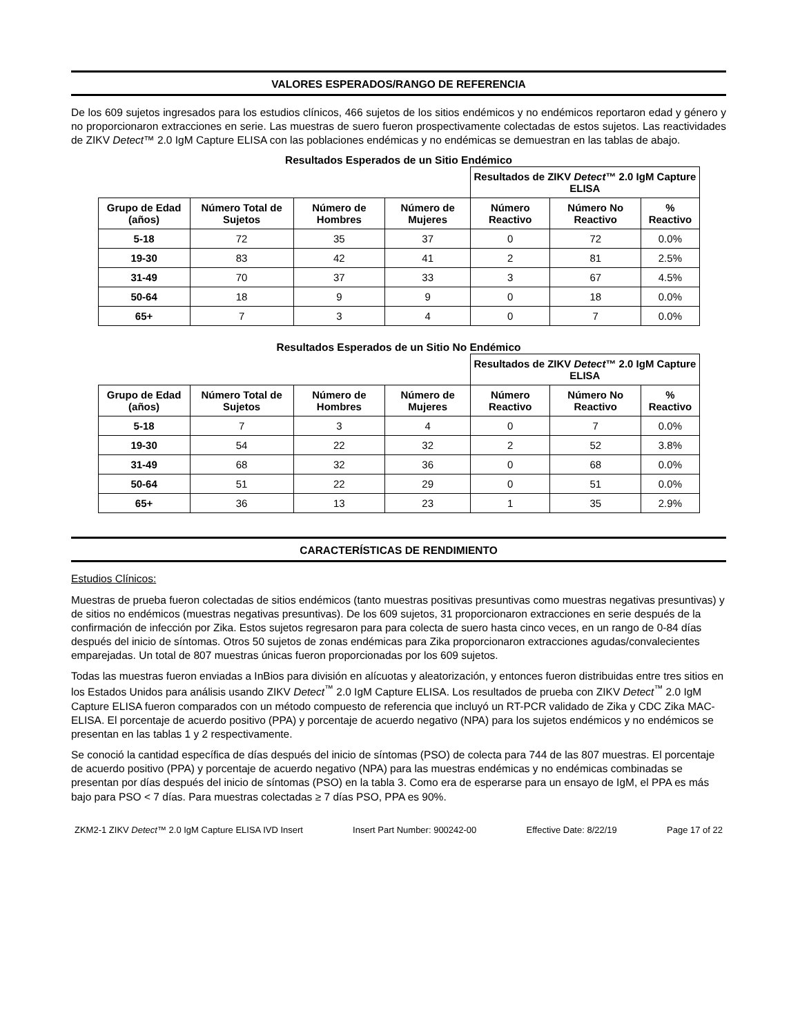VALORES ESPERADOS/RANGO DE REFERENCIA
De los 609 sujetos ingresados para los estudios clínicos, 466 sujetos de los sitios endémicos y no endémicos reportaron edad y género y no proporcionaron extracciones en serie. Las muestras de suero fueron prospectivamente colectadas de estos sujetos. Las reactividades de ZIKV Detect™ 2.0 IgM Capture ELISA con las poblaciones endémicas y no endémicas se demuestran en las tablas de abajo.
Resultados Esperados de un Sitio Endémico
| | | | | Resultados de ZIKV Detect ™ 2.0 IgM Capture ELISA | | |
| --- | --- | --- | --- | --- | --- | --- |
| Grupo de Edad (años) | Número Total de Sujetos | Número de Hombres | Número de Mujeres | Número Reactivo | Número No Reactivo | % Reactivo |
| 5-18 | 72 | 35 | 37 | 0 | 72 | 0.0% |
| 19-30 | 83 | 42 | 41 | 2 | 81 | 2.5% |
| 31-49 | 70 | 37 | 33 | 3 | 67 | 4.5% |
| 50-64 | 18 | 9 | 9 | 0 | 18 | 0.0% |
| 65+ | 7 | 3 | 4 | 0 | 7 | 0.0% |
Resultados Esperados de un Sitio No Endémico
| | | | | Resultados de ZIKV Detect ™ 2.0 IgM Capture ELISA | | |
| --- | --- | --- | --- | --- | --- | --- |
| Grupo de Edad (años) | Número Total de Sujetos | Número de Hombres | Número de Mujeres | Número Reactivo | Número No Reactivo | % Reactivo |
| 5-18 | 7 | 3 | 4 | 0 | 7 | 0.0% |
| 19-30 | 54 | 22 | 32 | 2 | 52 | 3.8% |
| 31-49 | 68 | 32 | 36 | 0 | 68 | 0.0% |
| 50-64 | 51 | 22 | 29 | 0 | 51 | 0.0% |
| 65+ | 36 | 13 | 23 | 1 | 35 | 2.9% |
CARACTERÍSTICAS DE RENDIMIENTO
Estudios Clínicos:
Muestras de prueba fueron colectadas de sitios endémicos (tanto muestras positivas presuntivas como muestras negativas presuntivas) y de sitios no endémicos (muestras negativas presuntivas). De los 609 sujetos, 31 proporcionaron extracciones en serie después de la confirmación de infección por Zika. Estos sujetos regresaron para para colecta de suero hasta cinco veces, en un rango de 0-84 días después del inicio de síntomas. Otros 50 sujetos de zonas endémicas para Zika proporcionaron extracciones agudas/convalecientes emparejadas. Un total de 807 muestras únicas fueron proporcionadas por los 609 sujetos.
Todas las muestras fueron enviadas a InBios para división en alícuotas y aleatorización, y entonces fueron distribuidas entre tres sitios en los Estados Unidos para análisis usando ZIKV Detect<sup>™</sup> 2.0 IgM Capture ELISA. Los resultados de prueba con ZIKV Detect<sup>™</sup> 2.0 IgM Capture ELISA fueron comparados con un método compuesto de referencia que incluyó un RT-PCR validado de Zika y CDC Zika MAC-ELISA. El porcentaje de acuerdo positivo (PPA) y porcentaje de acuerdo negativo (NPA) para los sujetos endémicos y no endémicos se presentan en las tablas 1 y 2 respectivamente.
Se conoció la cantidad específica de días después del inicio de síntomas (PSO) de colecta para 744 de las 807 muestras. El porcentaje de acuerdo positivo (PPA) y porcentaje de acuerdo negativo (NPA) para las muestras endémicas y no endémicas combinadas se presentan por días después del inicio de síntomas (PSO) en la tabla 3. Como era de esperarse para un ensayo de IgM, el PPA es más bajo para PSO < 7 días. Para muestras colectadas ≥ 7 días PSO, PPA es 90%.
ZKM2-1 ZIKV Detect™ 2.0 IgM Capture ELISA IVD Insert Insert Part Number: 900242-00 Effective Date: 8/22/19 Page 17 of 22